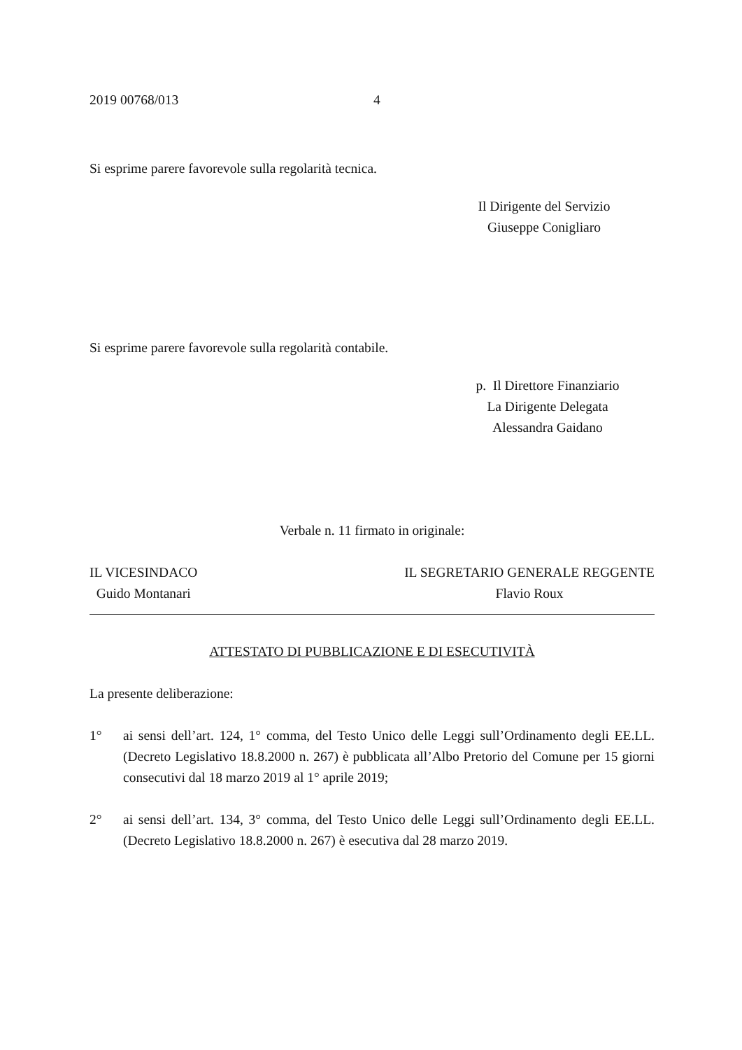2019 00768/013 4
Si esprime parere favorevole sulla regolarità tecnica.
Il Dirigente del Servizio
Giuseppe Conigliaro
Si esprime parere favorevole sulla regolarità contabile.
p. Il Direttore Finanziario
La Dirigente Delegata
Alessandra Gaidano
Verbale n. 11 firmato in originale:
IL VICESINDACO
Guido Montanari
IL SEGRETARIO GENERALE REGGENTE
Flavio Roux
ATTESTATO DI PUBBLICAZIONE E DI ESECUTIVITÀ
La presente deliberazione:
1° ai sensi dell’art. 124, 1° comma, del Testo Unico delle Leggi sull’Ordinamento degli EE.LL. (Decreto Legislativo 18.8.2000 n. 267) è pubblicata all’Albo Pretorio del Comune per 15 giorni consecutivi dal 18 marzo 2019 al 1° aprile 2019;
2° ai sensi dell’art. 134, 3° comma, del Testo Unico delle Leggi sull’Ordinamento degli EE.LL. (Decreto Legislativo 18.8.2000 n. 267) è esecutiva dal 28 marzo 2019.